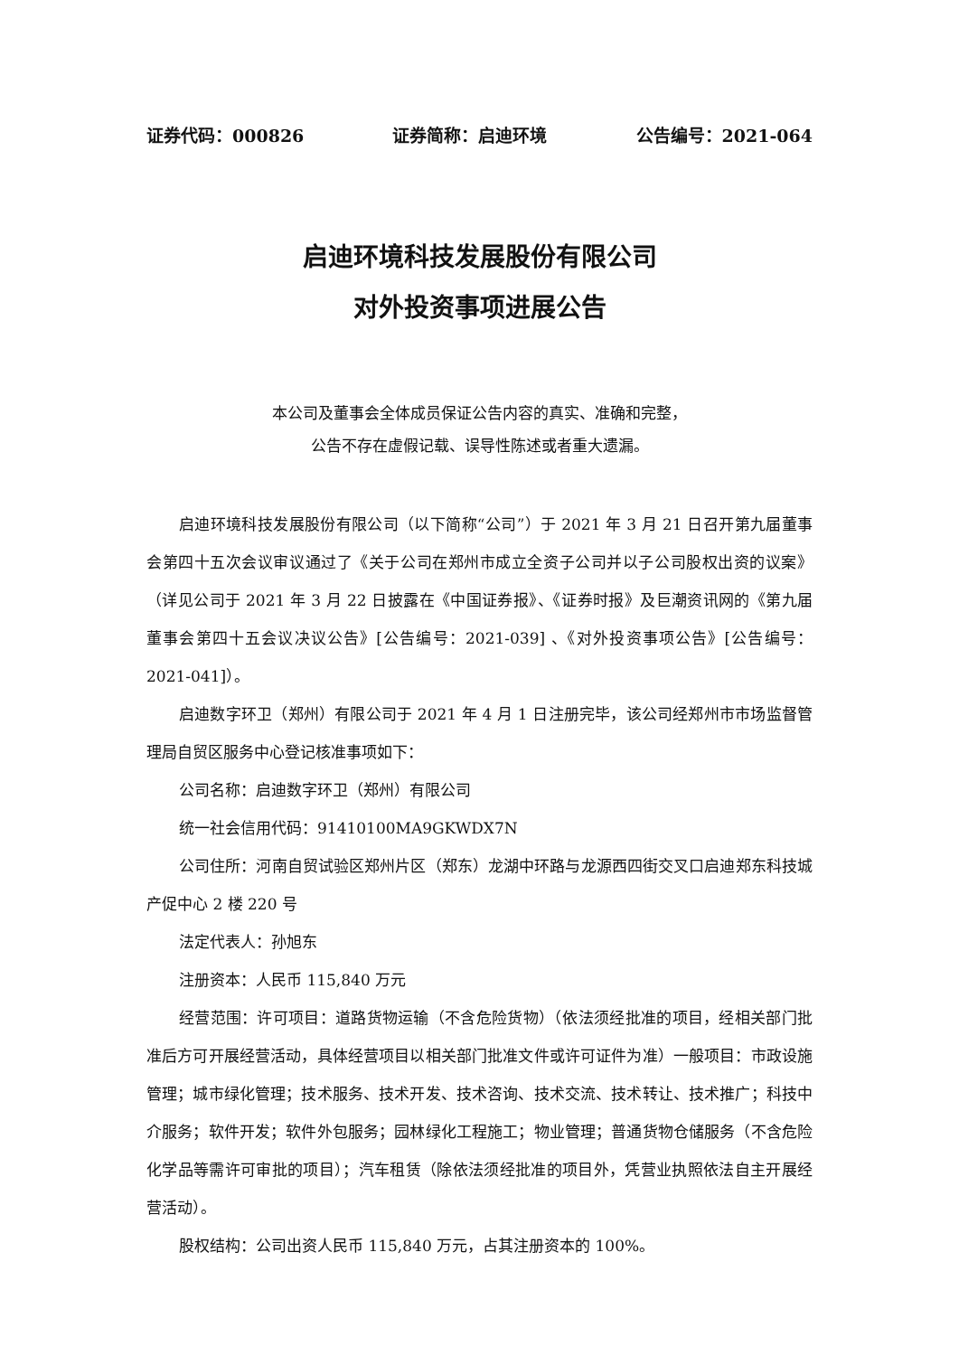证券代码：000826 证券简称：启迪环境 公告编号：2021-064
启迪环境科技发展股份有限公司
对外投资事项进展公告
本公司及董事会全体成员保证公告内容的真实、准确和完整，
公告不存在虚假记载、误导性陈述或者重大遗漏。
启迪环境科技发展股份有限公司（以下简称“公司”）于 2021 年 3 月 21 日召开第九届董事会第四十五次会议审议通过了《关于公司在郑州市成立全资子公司并以子公司股权出资的议案》（详见公司于 2021 年 3 月 22 日披露在《中国证券报》、《证券时报》及巨潮资讯网的《第九届董事会第四十五会议决议公告》[公告编号：2021-039] 、《对外投资事项公告》[公告编号：2021-041]）。
启迪数字环卫（郑州）有限公司于 2021 年 4 月 1 日注册完毕，该公司经郑州市市场监督管理局自贸区服务中心登记核准事项如下：
公司名称：启迪数字环卫（郑州）有限公司
统一社会信用代码：91410100MA9GKWDX7N
公司住所：河南自贸试验区郑州片区（郑东）龙湖中环路与龙源西四街交叉口启迪郑东科技城产促中心 2 楼 220 号
法定代表人：孙旭东
注册资本：人民币 115,840 万元
经营范围：许可项目：道路货物运输（不含危险货物）（依法须经批准的项目，经相关部门批准后方可开展经营活动，具体经营项目以相关部门批准文件或许可证件为准）一般项目：市政设施管理；城市绿化管理；技术服务、技术开发、技术咨询、技术交流、技术转让、技术推广；科技中介服务；软件开发；软件外包服务；园林绿化工程施工；物业管理；普通货物仓储服务（不含危险化学品等需许可审批的项目）；汽车租赁（除依法须经批准的项目外，凭营业执照依法自主开展经营活动）。
股权结构：公司出资人民币 115,840 万元，占其注册资本的 100%。